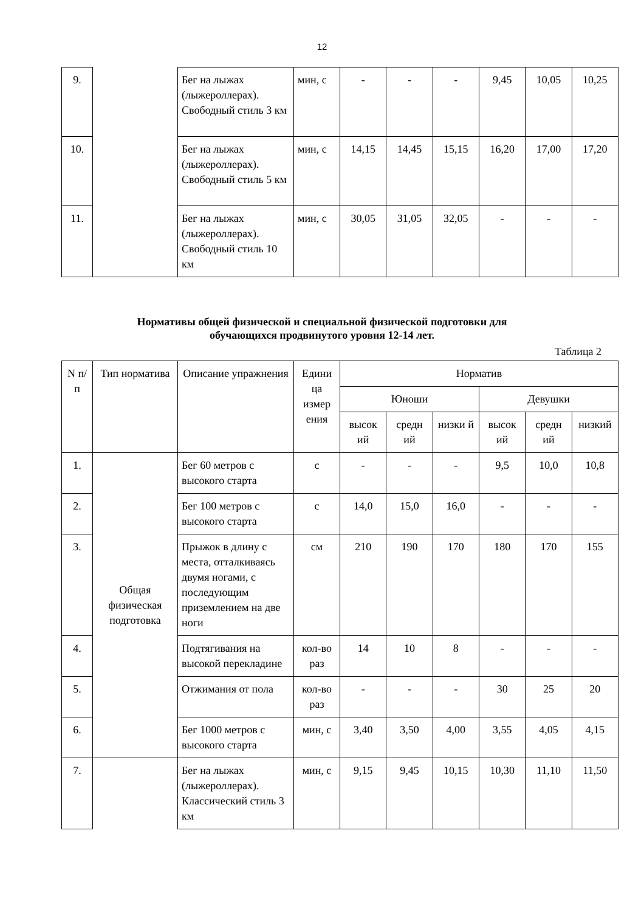12
| 9. | | Бег на лыжах (лыжероллерах). Свободный стиль 3 км | мин, с | - | - | - | 9,45 | 10,05 | 10,25 |
| 10. | | Бег на лыжах (лыжероллерах). Свободный стиль 5 км | мин, с | 14,15 | 14,45 | 15,15 | 16,20 | 17,00 | 17,20 |
| 11. | | Бег на лыжах (лыжероллерах). Свободный стиль 10 км | мин, с | 30,05 | 31,05 | 32,05 | - | - | - |
Нормативы общей физической и специальной физической подготовки для
обучающихся продвинутого уровня 12-14 лет.
Таблица 2
| N п/п | Тип норматива | Описание упражнения | Едини ца измер ения | Норматив | | | | | |
| --- | --- | --- | --- | --- | --- | --- | --- | --- | --- |
| | | | | Юноши | | | Девушки | | |
| | | | | высок ий | средн ий | низки й | высок ий | средн ий | низкий |
| 1. | Общая физическая подготовка | Бег 60 метров с высокого старта | с | - | - | - | 9,5 | 10,0 | 10,8 |
| 2. | | Бег 100 метров с высокого старта | с | 14,0 | 15,0 | 16,0 | - | - | - |
| 3. | | Прыжок в длину с места, отталкиваясь двумя ногами, с последующим приземлением на две ноги | см | 210 | 190 | 170 | 180 | 170 | 155 |
| 4. | | Подтягивания на высокой перекладине | кол-во раз | 14 | 10 | 8 | - | - | - |
| 5. | | Отжимания от пола | кол-во раз | - | - | - | 30 | 25 | 20 |
| 6. | | Бег 1000 метров с высокого старта | мин, с | 3,40 | 3,50 | 4,00 | 3,55 | 4,05 | 4,15 |
| 7. | | Бег на лыжах (лыжероллерах). Классический стиль 3 км | мин, с | 9,15 | 9,45 | 10,15 | 10,30 | 11,10 | 11,50 |